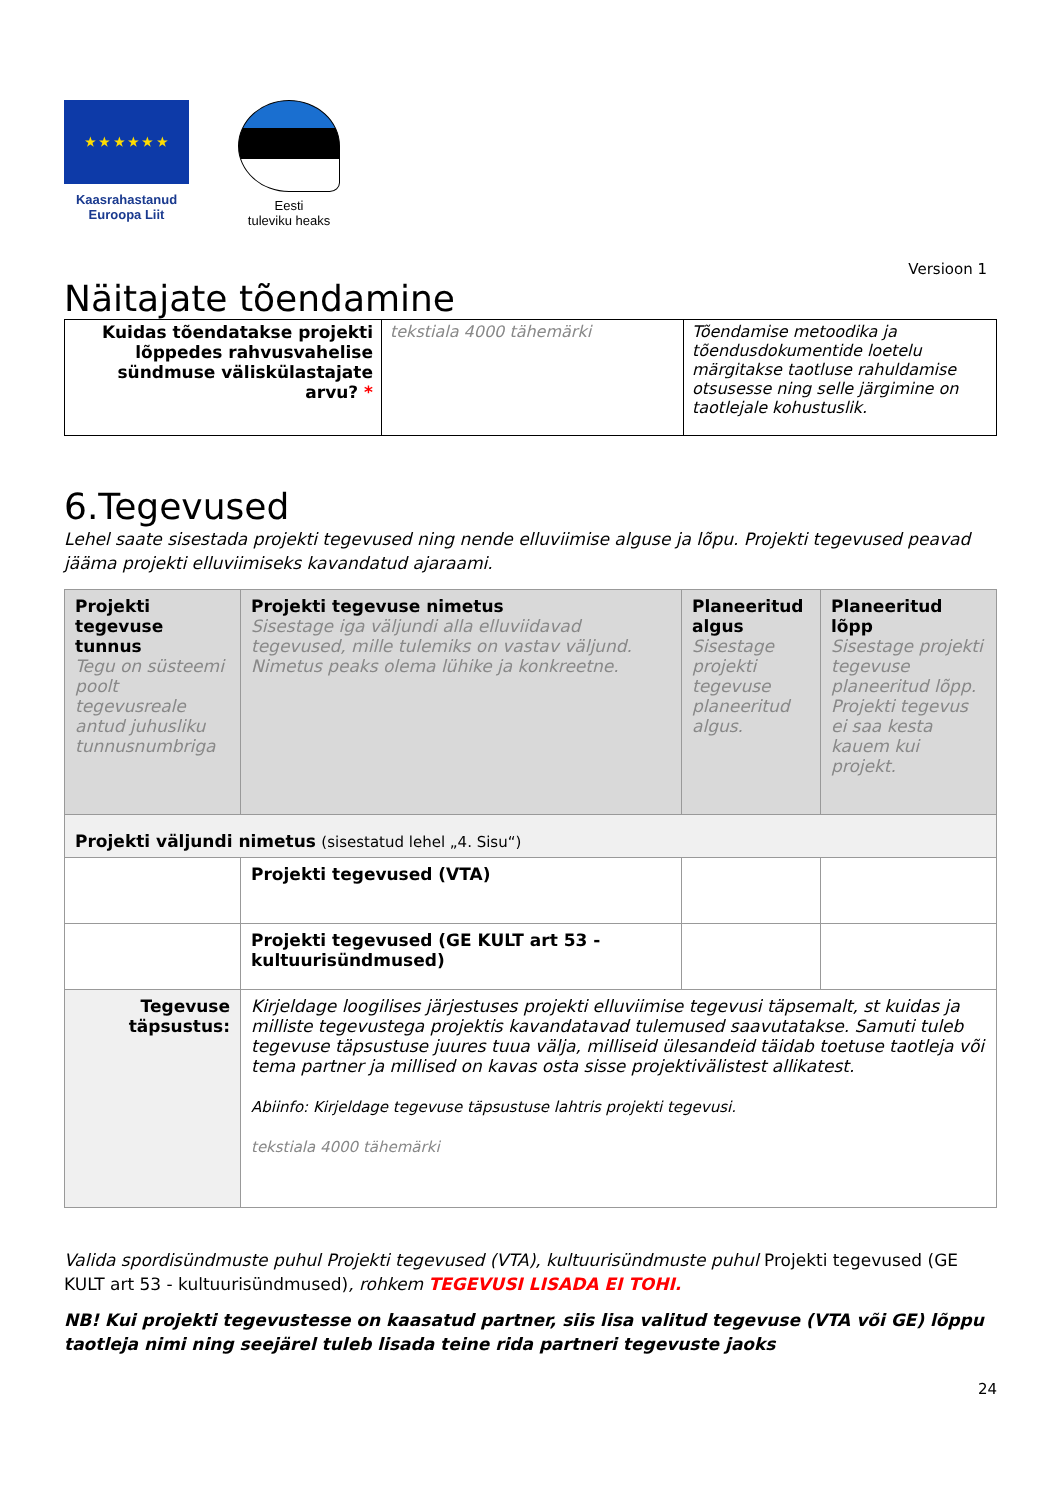★ ★ ★ ★ ★ ★
Kaasrahastanud
Euroopa Liit
Eesti
tuleviku heaks
Versioon 1
Näitajate tõendamine
| Kuidas tõendatakse projekti lõppedes rahvusvahelise sündmuse väliskülastajate arvu? * | tekstiala 4000 tähemärki | Tõendamise metoodika ja tõendusdokumentide loetelu märgitakse taotluse rahuldamise otsusesse ning selle järgimine on taotlejale kohustuslik. |
6.Tegevused
Lehel saate sisestada projekti tegevused ning nende elluviimise alguse ja lõpu. Projekti tegevused peavad jääma projekti elluviimiseks kavandatud ajaraami.
| Projekti tegevuse tunnus Tegu on süsteemi poolt tegevusreale antud juhusliku tunnusnumbriga | Projekti tegevuse nimetus Sisestage iga väljundi alla elluviidavad tegevused, mille tulemiks on vastav väljund. Nimetus peaks olema lühike ja konkreetne. | Planeeritud algus Sisestage projekti tegevuse planeeritud algus. | Planeeritud lõpp Sisestage projekti tegevuse planeeritud lõpp. Projekti tegevus ei saa kesta kauem kui projekt. |
| Projekti väljundi nimetus (sisestatud lehel „4. Sisu“) | | | |
| | Projekti tegevused (VTA) | | |
| | Projekti tegevused (GE KULT art 53 - kultuurisündmused) | | |
| Tegevuse täpsustus: | Kirjeldage loogilises järjestuses projekti elluviimise tegevusi täpsemalt, st kuidas ja milliste tegevustega projektis kavandatavad tulemused saavutatakse. Samuti tuleb tegevuse täpsustuse juures tuua välja, milliseid ülesandeid täidab toetuse taotleja või tema partner ja millised on kavas osta sisse projektivälistest allikatest. Abiinfo: Kirjeldage tegevuse täpsustuse lahtris projekti tegevusi. tekstiala 4000 tähemärki | | |
Valida spordisündmuste puhul Projekti tegevused (VTA), kultuurisündmuste puhul Projekti tegevused (GE KULT art 53 - kultuurisündmused), rohkem TEGEVUSI LISADA EI TOHI.
NB! Kui projekti tegevustesse on kaasatud partner, siis lisa valitud tegevuse (VTA või GE) lõppu taotleja nimi ning seejärel tuleb lisada teine rida partneri tegevuste jaoks
24